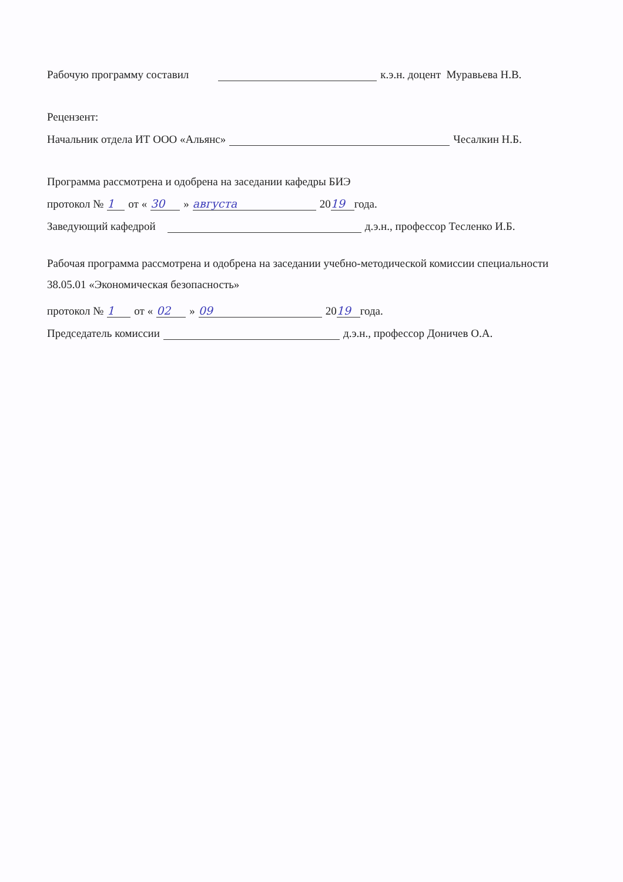Рабочую программу составил к.э.н. доцент Муравьева Н.В.
Рецензент:
Начальник отдела ИТ ООО «Альянс» Чесалкин Н.Б.
Программа рассмотрена и одобрена на заседании кафедры БИЭ
протокол № 1 от « 30 » августа 20 19 года.
Заведующий кафедрой д.э.н., профессор Тесленко И.Б.
Рабочая программа рассмотрена и одобрена на заседании учебно-методической комиссии специальности 38.05.01 «Экономическая безопасность»
протокол № 1 от « 02 » 09 20 19 года.
Председатель комиссии д.э.н., профессор Доничев О.А.